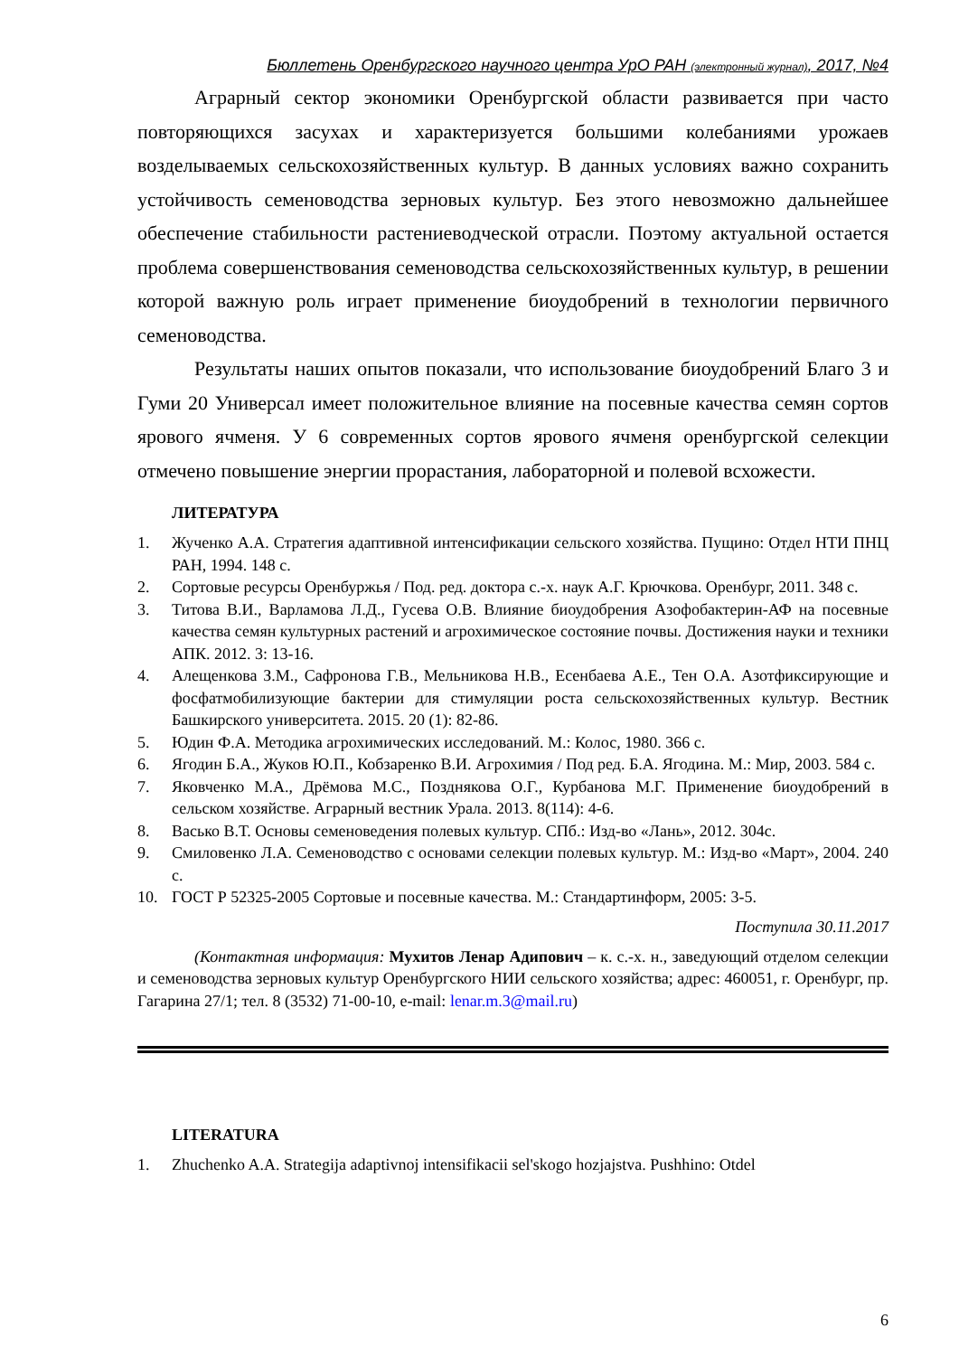Бюллетень Оренбургского научного центра УрО РАН (электронный журнал), 2017, №4
Аграрный сектор экономики Оренбургской области развивается при часто повторяющихся засухах и характеризуется большими колебаниями урожаев возделываемых сельскохозяйственных культур. В данных условиях важно сохранить устойчивость семеноводства зерновых культур. Без этого невозможно дальнейшее обеспечение стабильности растениеводческой отрасли. Поэтому актуальной остается проблема совершенствования семеноводства сельскохозяйственных культур, в решении которой важную роль играет применение биоудобрений в технологии первичного семеноводства.
Результаты наших опытов показали, что использование биоудобрений Благо 3 и Гуми 20 Универсал имеет положительное влияние на посевные качества семян сортов ярового ячменя. У 6 современных сортов ярового ячменя оренбургской селекции отмечено повышение энергии прорастания, лабораторной и полевой всхожести.
ЛИТЕРАТУРА
1. Жученко А.А. Стратегия адаптивной интенсификации сельского хозяйства. Пущино: Отдел НТИ ПНЦ РАН, 1994. 148 с.
2. Сортовые ресурсы Оренбуржья / Под. ред. доктора с.-х. наук А.Г. Крючкова. Оренбург, 2011. 348 с.
3. Титова В.И., Варламова Л.Д., Гусева О.В. Влияние биоудобрения Азофобактерин-АФ на посевные качества семян культурных растений и агрохимическое состояние почвы. Достижения науки и техники АПК. 2012. 3: 13-16.
4. Алещенкова З.М., Сафронова Г.В., Мельникова Н.В., Есенбаева А.Е., Тен О.А. Азотфиксирующие и фосфатмобилизующие бактерии для стимуляции роста сельскохозяйственных культур. Вестник Башкирского университета. 2015. 20 (1): 82-86.
5. Юдин Ф.А. Методика агрохимических исследований. М.: Колос, 1980. 366 с.
6. Ягодин Б.А., Жуков Ю.П., Кобзаренко В.И. Агрохимия / Под ред. Б.А. Ягодина. М.: Мир, 2003. 584 с.
7. Яковченко М.А., Дрёмова М.С., Позднякова О.Г., Курбанова М.Г. Применение биоудобрений в сельском хозяйстве. Аграрный вестник Урала. 2013. 8(114): 4-6.
8. Васько В.Т. Основы семеноведения полевых культур. СПб.: Изд-во «Лань», 2012. 304с.
9. Смиловенко Л.А. Семеноводство с основами селекции полевых культур. М.: Изд-во «Март», 2004. 240 с.
10. ГОСТ Р 52325-2005 Сортовые и посевные качества. М.: Стандартинформ, 2005: 3-5.
Поступила 30.11.2017
(Контактная информация: Мухитов Ленар Адипович – к. с.-х. н., заведующий отделом селекции и семеноводства зерновых культур Оренбургского НИИ сельского хозяйства; адрес: 460051, г. Оренбург, пр. Гагарина 27/1; тел. 8 (3532) 71-00-10, e-mail: lenar.m.3@mail.ru)
LITERATURA
1. Zhuchenko A.A. Strategija adaptivnoj intensifikacii sel'skogo hozjajstva. Pushhino: Otdel
6